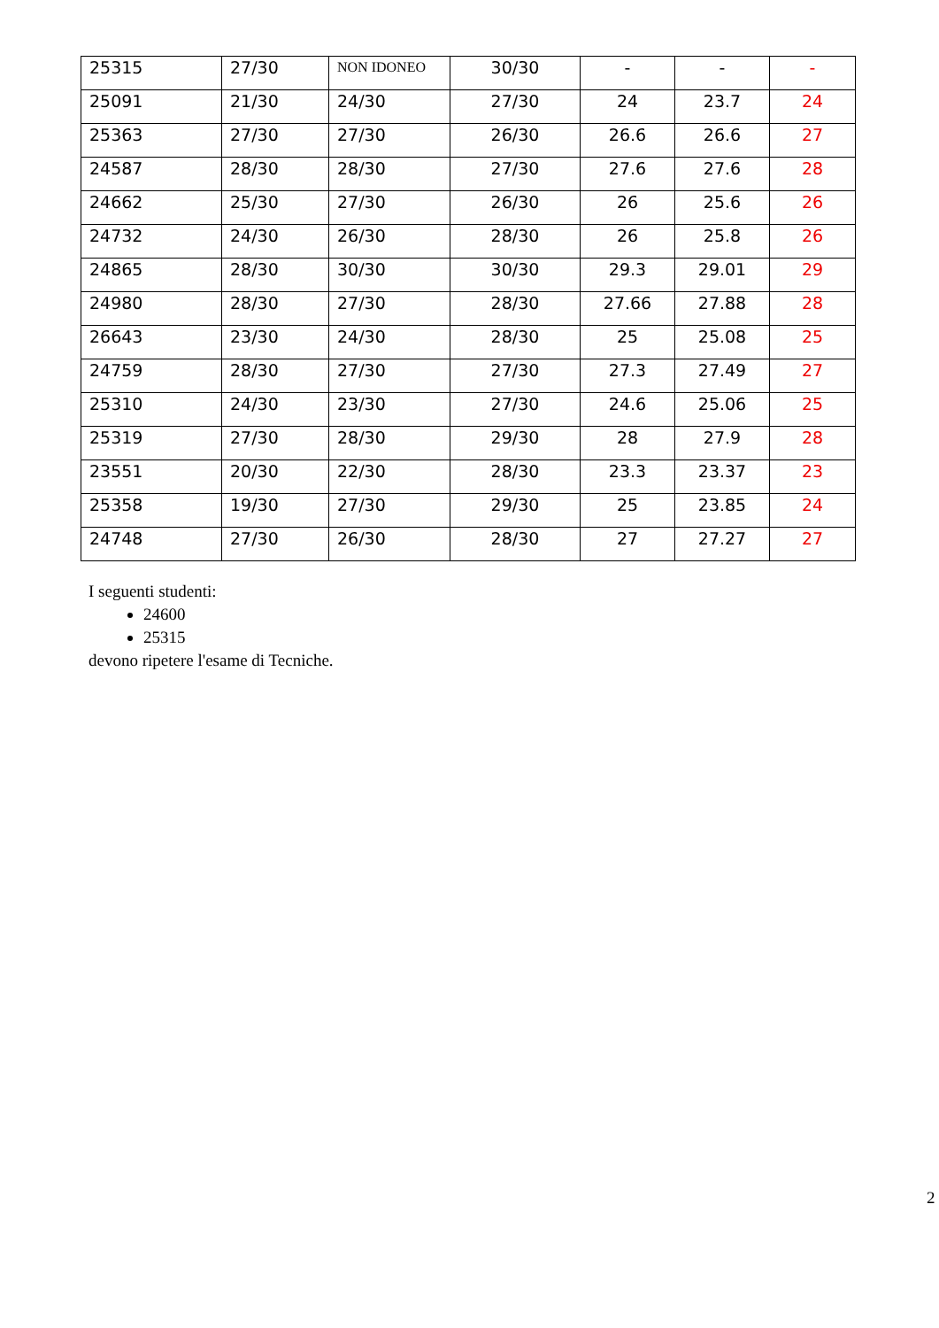| 25315 | 27/30 | NON IDONEO | 30/30 | - | - | - |
| 25091 | 21/30 | 24/30 | 27/30 | 24 | 23.7 | 24 |
| 25363 | 27/30 | 27/30 | 26/30 | 26.6 | 26.6 | 27 |
| 24587 | 28/30 | 28/30 | 27/30 | 27.6 | 27.6 | 28 |
| 24662 | 25/30 | 27/30 | 26/30 | 26 | 25.6 | 26 |
| 24732 | 24/30 | 26/30 | 28/30 | 26 | 25.8 | 26 |
| 24865 | 28/30 | 30/30 | 30/30 | 29.3 | 29.01 | 29 |
| 24980 | 28/30 | 27/30 | 28/30 | 27.66 | 27.88 | 28 |
| 26643 | 23/30 | 24/30 | 28/30 | 25 | 25.08 | 25 |
| 24759 | 28/30 | 27/30 | 27/30 | 27.3 | 27.49 | 27 |
| 25310 | 24/30 | 23/30 | 27/30 | 24.6 | 25.06 | 25 |
| 25319 | 27/30 | 28/30 | 29/30 | 28 | 27.9 | 28 |
| 23551 | 20/30 | 22/30 | 28/30 | 23.3 | 23.37 | 23 |
| 25358 | 19/30 | 27/30 | 29/30 | 25 | 23.85 | 24 |
| 24748 | 27/30 | 26/30 | 28/30 | 27 | 27.27 | 27 |
I seguenti studenti:
24600
25315
devono ripetere l'esame di Tecniche.
2